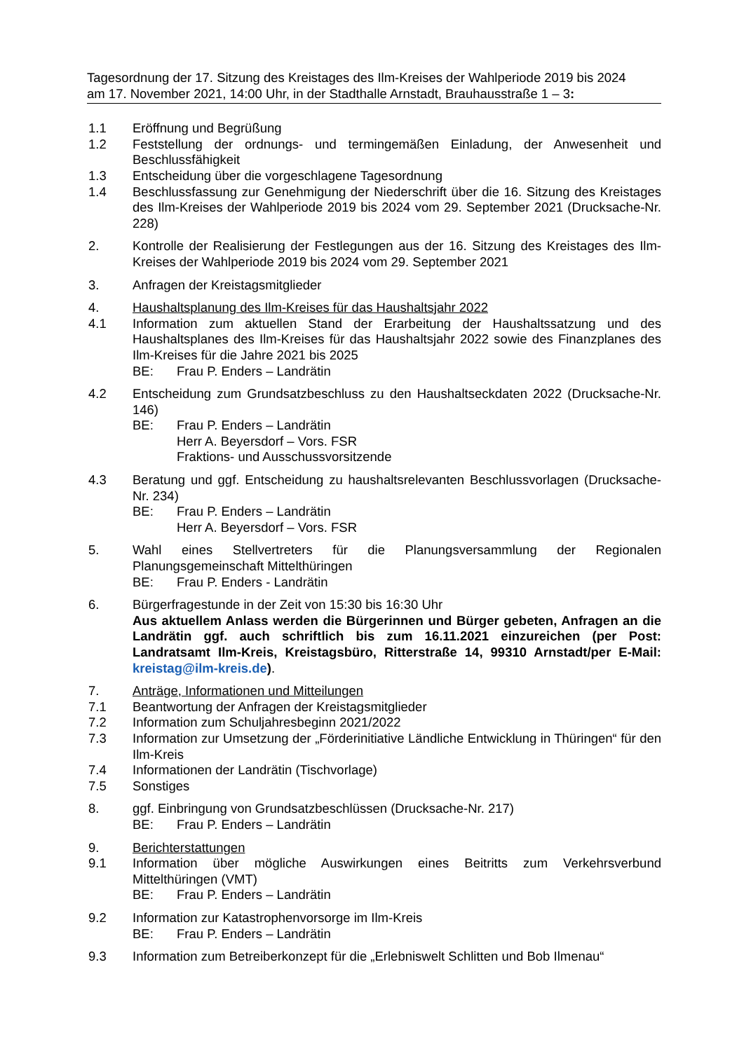Tagesordnung der 17. Sitzung des Kreistages des Ilm-Kreises der Wahlperiode 2019 bis 2024
am 17. November 2021, 14:00 Uhr, in der Stadthalle Arnstadt, Brauhausstraße 1 – 3:
1.1 Eröffnung und Begrüßung
1.2 Feststellung der ordnungs- und termingemäßen Einladung, der Anwesenheit und Beschlussfähigkeit
1.3 Entscheidung über die vorgeschlagene Tagesordnung
1.4 Beschlussfassung zur Genehmigung der Niederschrift über die 16. Sitzung des Kreistages des Ilm-Kreises der Wahlperiode 2019 bis 2024 vom 29. September 2021 (Drucksache-Nr. 228)
2. Kontrolle der Realisierung der Festlegungen aus der 16. Sitzung des Kreistages des Ilm-Kreises der Wahlperiode 2019 bis 2024 vom 29. September 2021
3. Anfragen der Kreistagsmitglieder
4. Haushaltsplanung des Ilm-Kreises für das Haushaltsjahr 2022
4.1 Information zum aktuellen Stand der Erarbeitung der Haushaltssatzung und des Haushaltsplanes des Ilm-Kreises für das Haushaltsjahr 2022 sowie des Finanzplanes des Ilm-Kreises für die Jahre 2021 bis 2025
BE: Frau P. Enders – Landrätin
4.2 Entscheidung zum Grundsatzbeschluss zu den Haushaltseckdaten 2022 (Drucksache-Nr. 146)
BE: Frau P. Enders – Landrätin
Herr A. Beyersdorf – Vors. FSR
Fraktions- und Ausschussvorsitzende
4.3 Beratung und ggf. Entscheidung zu haushaltsrelevanten Beschlussvorlagen (Drucksache-Nr. 234)
BE: Frau P. Enders – Landrätin
Herr A. Beyersdorf – Vors. FSR
5. Wahl eines Stellvertreters für die Planungsversammlung der Regionalen Planungsgemeinschaft Mittelthüringen
BE: Frau P. Enders - Landrätin
6. Bürgerfragestunde in der Zeit von 15:30 bis 16:30 Uhr
Aus aktuellem Anlass werden die Bürgerinnen und Bürger gebeten, Anfragen an die Landrätin ggf. auch schriftlich bis zum 16.11.2021 einzureichen (per Post: Landratsamt Ilm-Kreis, Kreistagsbüro, Ritterstraße 14, 99310 Arnstadt/per E-Mail: kreistag@ilm-kreis.de).
7. Anträge, Informationen und Mitteilungen
7.1 Beantwortung der Anfragen der Kreistagsmitglieder
7.2 Information zum Schuljahresbeginn 2021/2022
7.3 Information zur Umsetzung der „Förderinitiative Ländliche Entwicklung in Thüringen“ für den Ilm-Kreis
7.4 Informationen der Landrätin (Tischvorlage)
7.5 Sonstiges
8. ggf. Einbringung von Grundsatzbeschlüssen (Drucksache-Nr. 217)
BE: Frau P. Enders – Landrätin
9. Berichterstattungen
9.1 Information über mögliche Auswirkungen eines Beitritts zum Verkehrsverbund Mittelthüringen (VMT)
BE: Frau P. Enders – Landrätin
9.2 Information zur Katastrophenvorsorge im Ilm-Kreis
BE: Frau P. Enders – Landrätin
9.3 Information zum Betreiberkonzept für die „Erlebniswelt Schlitten und Bob Ilmenau“